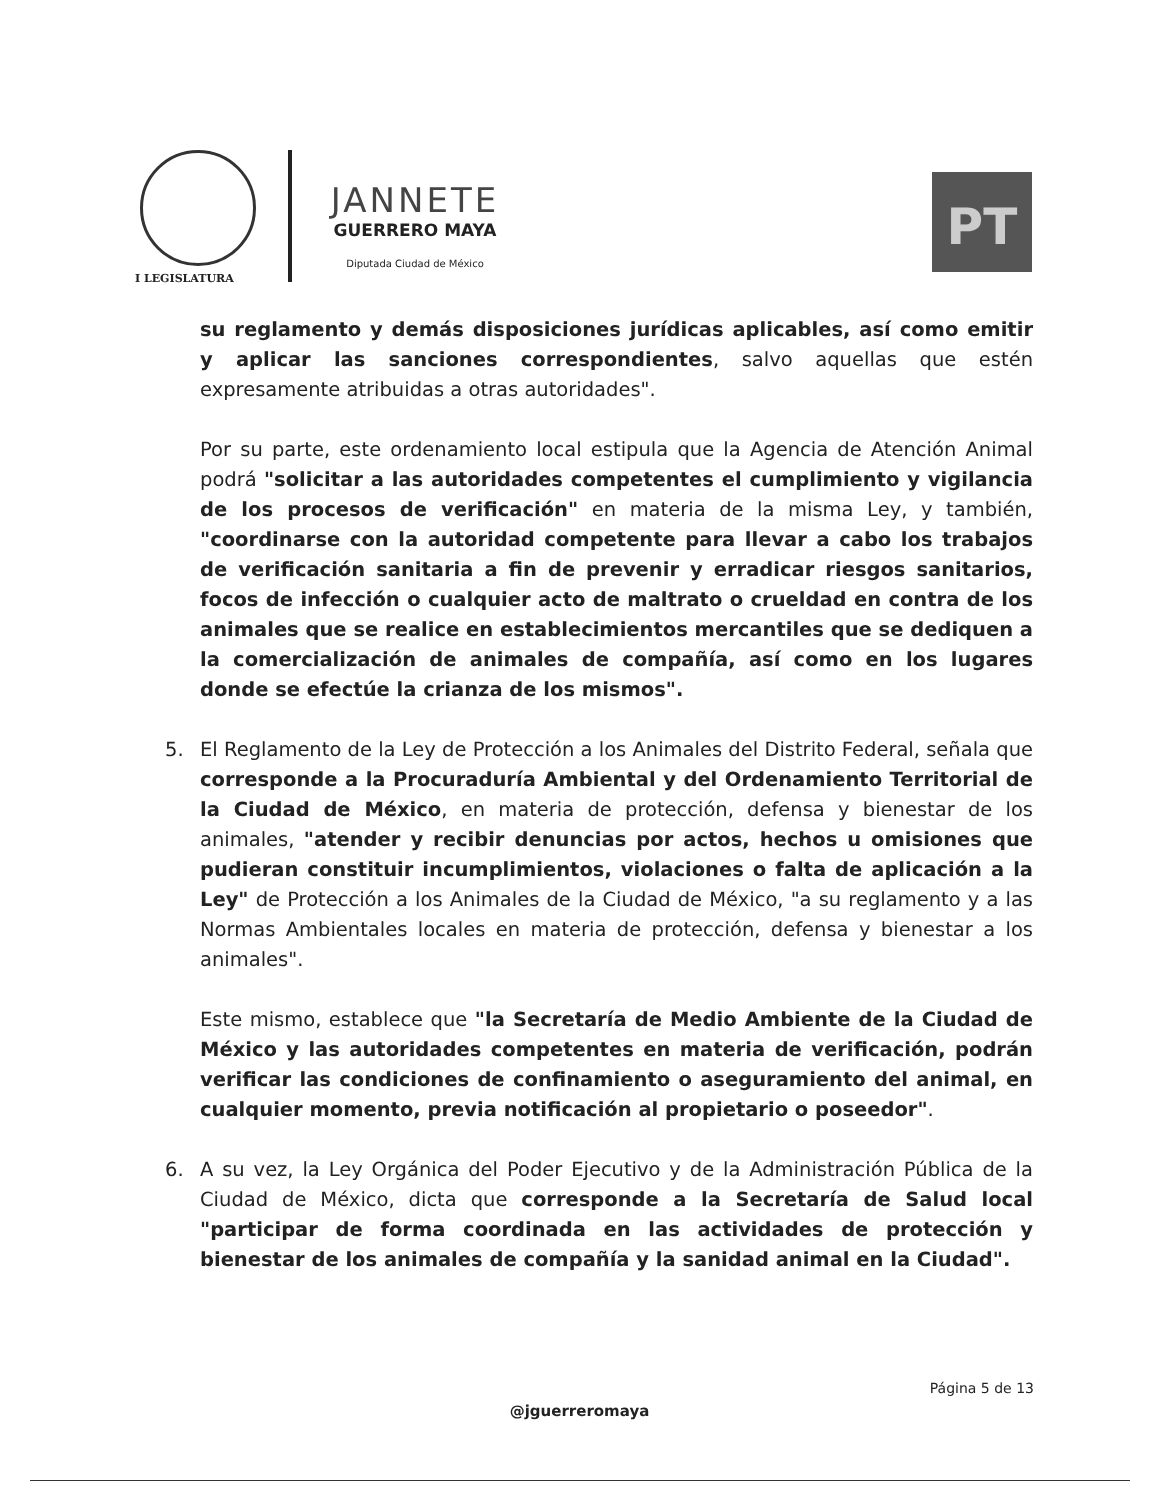I LEGISLATURA
JANNETE
GUERRERO MAYA
Diputada Ciudad de México
PT
su reglamento y demás disposiciones jurídicas aplicables, así como emitir y aplicar las sanciones correspondientes, salvo aquellas que estén expresamente atribuidas a otras autoridades".
Por su parte, este ordenamiento local estipula que la Agencia de Atención Animal podrá "solicitar a las autoridades competentes el cumplimiento y vigilancia de los procesos de verificación" en materia de la misma Ley, y también, "coordinarse con la autoridad competente para llevar a cabo los trabajos de verificación sanitaria a fin de prevenir y erradicar riesgos sanitarios, focos de infección o cualquier acto de maltrato o crueldad en contra de los animales que se realice en establecimientos mercantiles que se dediquen a la comercialización de animales de compañía, así como en los lugares donde se efectúe la crianza de los mismos".
5. El Reglamento de la Ley de Protección a los Animales del Distrito Federal, señala que corresponde a la Procuraduría Ambiental y del Ordenamiento Territorial de la Ciudad de México, en materia de protección, defensa y bienestar de los animales, "atender y recibir denuncias por actos, hechos u omisiones que pudieran constituir incumplimientos, violaciones o falta de aplicación a la Ley" de Protección a los Animales de la Ciudad de México, "a su reglamento y a las Normas Ambientales locales en materia de protección, defensa y bienestar a los animales".
Este mismo, establece que "la Secretaría de Medio Ambiente de la Ciudad de México y las autoridades competentes en materia de verificación, podrán verificar las condiciones de confinamiento o aseguramiento del animal, en cualquier momento, previa notificación al propietario o poseedor".
6. A su vez, la Ley Orgánica del Poder Ejecutivo y de la Administración Pública de la Ciudad de México, dicta que corresponde a la Secretaría de Salud local "participar de forma coordinada en las actividades de protección y bienestar de los animales de compañía y la sanidad animal en la Ciudad".
Página 5 de 13
@jguerreromaya